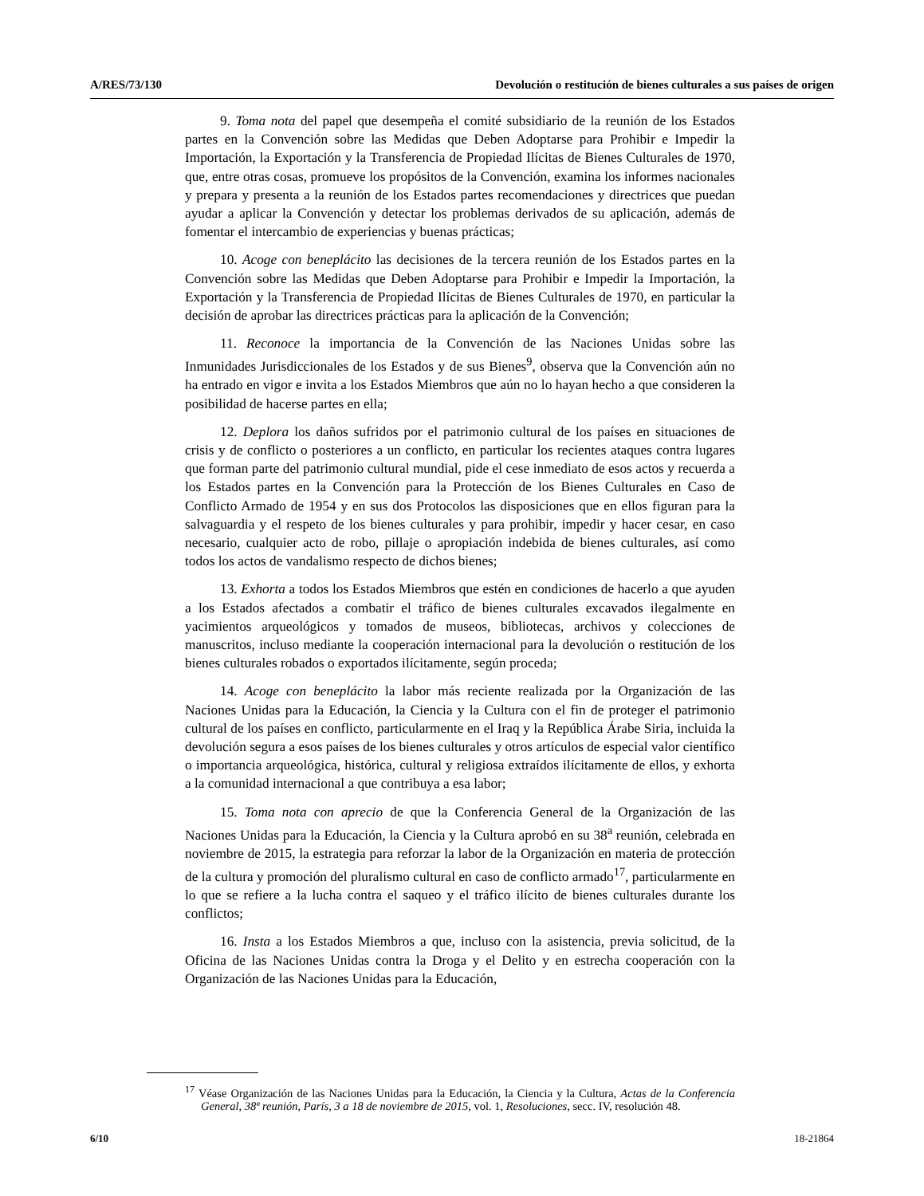A/RES/73/130 Devolución o restitución de bienes culturales a sus países de origen
9. Toma nota del papel que desempeña el comité subsidiario de la reunión de los Estados partes en la Convención sobre las Medidas que Deben Adoptarse para Prohibir e Impedir la Importación, la Exportación y la Transferencia de Propiedad Ilícitas de Bienes Culturales de 1970, que, entre otras cosas, promueve los propósitos de la Convención, examina los informes nacionales y prepara y presenta a la reunión de los Estados partes recomendaciones y directrices que puedan ayudar a aplicar la Convención y detectar los problemas derivados de su aplicación, además de fomentar el intercambio de experiencias y buenas prácticas;
10. Acoge con beneplácito las decisiones de la tercera reunión de los Estados partes en la Convención sobre las Medidas que Deben Adoptarse para Prohibir e Impedir la Importación, la Exportación y la Transferencia de Propiedad Ilícitas de Bienes Culturales de 1970, en particular la decisión de aprobar las directrices prácticas para la aplicación de la Convención;
11. Reconoce la importancia de la Convención de las Naciones Unidas sobre las Inmunidades Jurisdiccionales de los Estados y de sus Bienes<sup>9</sup>, observa que la Convención aún no ha entrado en vigor e invita a los Estados Miembros que aún no lo hayan hecho a que consideren la posibilidad de hacerse partes en ella;
12. Deplora los daños sufridos por el patrimonio cultural de los países en situaciones de crisis y de conflicto o posteriores a un conflicto, en particular los recientes ataques contra lugares que forman parte del patrimonio cultural mundial, pide el cese inmediato de esos actos y recuerda a los Estados partes en la Convención para la Protección de los Bienes Culturales en Caso de Conflicto Armado de 1954 y en sus dos Protocolos las disposiciones que en ellos figuran para la salvaguardia y el respeto de los bienes culturales y para prohibir, impedir y hacer cesar, en caso necesario, cualquier acto de robo, pillaje o apropiación indebida de bienes culturales, así como todos los actos de vandalismo respecto de dichos bienes;
13. Exhorta a todos los Estados Miembros que estén en condiciones de hacerlo a que ayuden a los Estados afectados a combatir el tráfico de bienes culturales excavados ilegalmente en yacimientos arqueológicos y tomados de museos, bibliotecas, archivos y colecciones de manuscritos, incluso mediante la cooperación internacional para la devolución o restitución de los bienes culturales robados o exportados ilícitamente, según proceda;
14. Acoge con beneplácito la labor más reciente realizada por la Organización de las Naciones Unidas para la Educación, la Ciencia y la Cultura con el fin de proteger el patrimonio cultural de los países en conflicto, particularmente en el Iraq y la República Árabe Siria, incluida la devolución segura a esos países de los bienes culturales y otros artículos de especial valor científico o importancia arqueológica, histórica, cultural y religiosa extraídos ilícitamente de ellos, y exhorta a la comunidad internacional a que contribuya a esa labor;
15. Toma nota con aprecio de que la Conferencia General de la Organización de las Naciones Unidas para la Educación, la Ciencia y la Cultura aprobó en su 38<sup>a</sup> reunión, celebrada en noviembre de 2015, la estrategia para reforzar la labor de la Organización en materia de protección de la cultura y promoción del pluralismo cultural en caso de conflicto armado<sup>17</sup>, particularmente en lo que se refiere a la lucha contra el saqueo y el tráfico ilícito de bienes culturales durante los conflictos;
16. Insta a los Estados Miembros a que, incluso con la asistencia, previa solicitud, de la Oficina de las Naciones Unidas contra la Droga y el Delito y en estrecha cooperación con la Organización de las Naciones Unidas para la Educación,
<sup>17</sup> Véase Organización de las Naciones Unidas para la Educación, la Ciencia y la Cultura, Actas de la Conferencia General, 38ª reunión, París, 3 a 18 de noviembre de 2015, vol. 1, Resoluciones, secc. IV, resolución 48.
6/10 18-21864